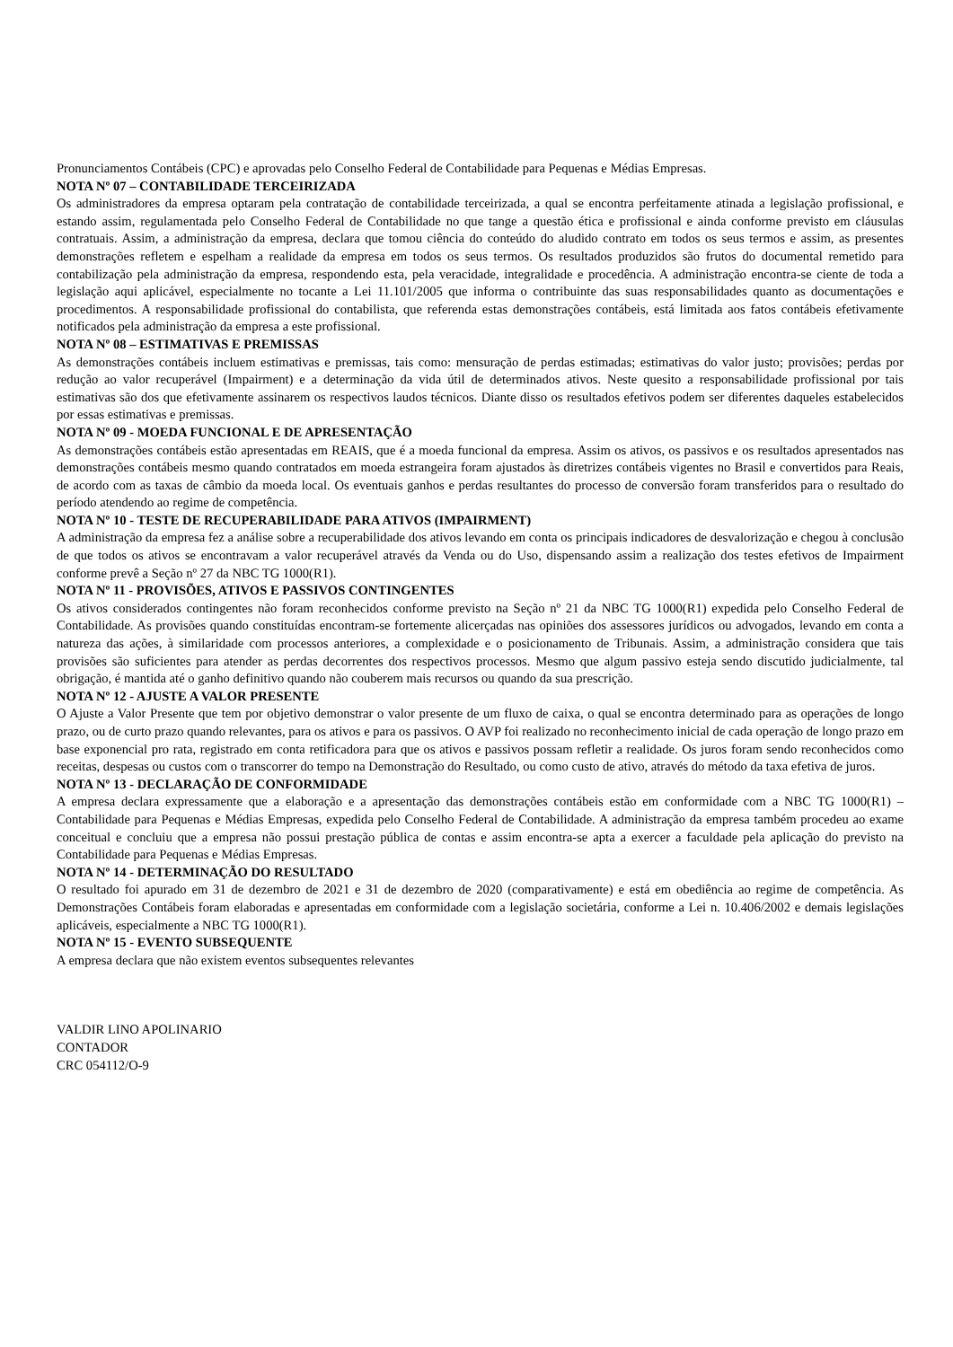Pronunciamentos Contábeis (CPC) e aprovadas pelo Conselho Federal de Contabilidade para Pequenas e Médias Empresas.
NOTA Nº 07 – CONTABILIDADE TERCEIRIZADA
Os administradores da empresa optaram pela contratação de contabilidade terceirizada, a qual se encontra perfeitamente atinada a legislação profissional, e estando assim, regulamentada pelo Conselho Federal de Contabilidade no que tange a questão ética e profissional e ainda conforme previsto em cláusulas contratuais. Assim, a administração da empresa, declara que tomou ciência do conteúdo do aludido contrato em todos os seus termos e assim, as presentes demonstrações refletem e espelham a realidade da empresa em todos os seus termos. Os resultados produzidos são frutos do documental remetido para contabilização pela administração da empresa, respondendo esta, pela veracidade, integralidade e procedência. A administração encontra-se ciente de toda a legislação aqui aplicável, especialmente no tocante a Lei 11.101/2005 que informa o contribuinte das suas responsabilidades quanto as documentações e procedimentos. A responsabilidade profissional do contabilista, que referenda estas demonstrações contábeis, está limitada aos fatos contábeis efetivamente notificados pela administração da empresa a este profissional.
NOTA Nº 08 – ESTIMATIVAS E PREMISSAS
As demonstrações contábeis incluem estimativas e premissas, tais como: mensuração de perdas estimadas; estimativas do valor justo; provisões; perdas por redução ao valor recuperável (Impairment) e a determinação da vida útil de determinados ativos. Neste quesito a responsabilidade profissional por tais estimativas são dos que efetivamente assinarem os respectivos laudos técnicos. Diante disso os resultados efetivos podem ser diferentes daqueles estabelecidos por essas estimativas e premissas.
NOTA Nº 09 - MOEDA FUNCIONAL E DE APRESENTAÇÃO
As demonstrações contábeis estão apresentadas em REAIS, que é a moeda funcional da empresa. Assim os ativos, os passivos e os resultados apresentados nas demonstrações contábeis mesmo quando contratados em moeda estrangeira foram ajustados às diretrizes contábeis vigentes no Brasil e convertidos para Reais, de acordo com as taxas de câmbio da moeda local. Os eventuais ganhos e perdas resultantes do processo de conversão foram transferidos para o resultado do período atendendo ao regime de competência.
NOTA Nº 10 - TESTE DE RECUPERABILIDADE PARA ATIVOS (IMPAIRMENT)
A administração da empresa fez a análise sobre a recuperabilidade dos ativos levando em conta os principais indicadores de desvalorização e chegou à conclusão de que todos os ativos se encontravam a valor recuperável através da Venda ou do Uso, dispensando assim a realização dos testes efetivos de Impairment conforme prevê a Seção nº 27 da NBC TG 1000(R1).
NOTA Nº 11 - PROVISÕES, ATIVOS E PASSIVOS CONTINGENTES
Os ativos considerados contingentes não foram reconhecidos conforme previsto na Seção nº 21 da NBC TG 1000(R1) expedida pelo Conselho Federal de Contabilidade. As provisões quando constituídas encontram-se fortemente alicerçadas nas opiniões dos assessores jurídicos ou advogados, levando em conta a natureza das ações, à similaridade com processos anteriores, a complexidade e o posicionamento de Tribunais. Assim, a administração considera que tais provisões são suficientes para atender as perdas decorrentes dos respectivos processos. Mesmo que algum passivo esteja sendo discutido judicialmente, tal obrigação, é mantida até o ganho definitivo quando não couberem mais recursos ou quando da sua prescrição.
NOTA Nº 12 - AJUSTE A VALOR PRESENTE
O Ajuste a Valor Presente que tem por objetivo demonstrar o valor presente de um fluxo de caixa, o qual se encontra determinado para as operações de longo prazo, ou de curto prazo quando relevantes, para os ativos e para os passivos. O AVP foi realizado no reconhecimento inicial de cada operação de longo prazo em base exponencial pro rata, registrado em conta retificadora para que os ativos e passivos possam refletir a realidade. Os juros foram sendo reconhecidos como receitas, despesas ou custos com o transcorrer do tempo na Demonstração do Resultado, ou como custo de ativo, através do método da taxa efetiva de juros.
NOTA Nº 13 - DECLARAÇÃO DE CONFORMIDADE
A empresa declara expressamente que a elaboração e a apresentação das demonstrações contábeis estão em conformidade com a NBC TG 1000(R1) – Contabilidade para Pequenas e Médias Empresas, expedida pelo Conselho Federal de Contabilidade. A administração da empresa também procedeu ao exame conceitual e concluiu que a empresa não possui prestação pública de contas e assim encontra-se apta a exercer a faculdade pela aplicação do previsto na Contabilidade para Pequenas e Médias Empresas.
NOTA Nº 14 - DETERMINAÇÃO DO RESULTADO
O resultado foi apurado em 31 de dezembro de 2021 e 31 de dezembro de 2020 (comparativamente) e está em obediência ao regime de competência. As Demonstrações Contábeis foram elaboradas e apresentadas em conformidade com a legislação societária, conforme a Lei n. 10.406/2002 e demais legislações aplicáveis, especialmente a NBC TG 1000(R1).
NOTA Nº 15 - EVENTO SUBSEQUENTE
A empresa declara que não existem eventos subsequentes relevantes
VALDIR LINO APOLINARIO
CONTADOR
CRC 054112/O-9